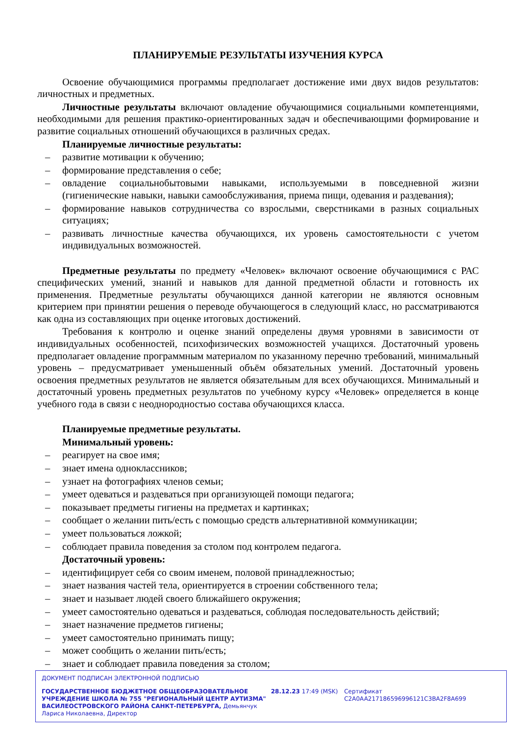ПЛАНИРУЕМЫЕ РЕЗУЛЬТАТЫ ИЗУЧЕНИЯ КУРСА
Освоение обучающимися программы предполагает достижение ими двух видов результатов: личностных и предметных.
Личностные результаты включают овладение обучающимися социальными компетенциями, необходимыми для решения практико-ориентированных задач и обеспечивающими формирование и развитие социальных отношений обучающихся в различных средах.
Планируемые личностные результаты:
– развитие мотивации к обучению;
– формирование представления о себе;
– овладение социальнобытовыми навыками, используемыми в повседневной жизни (гигиенические навыки, навыки самообслуживания, приема пищи, одевания и раздевания);
– формирование навыков сотрудничества со взрослыми, сверстниками в разных социальных ситуациях;
– развивать личностные качества обучающихся, их уровень самостоятельности с учетом индивидуальных возможностей.
Предметные результаты по предмету «Человек» включают освоение обучающимися с РАС специфических умений, знаний и навыков для данной предметной области и готовность их применения. Предметные результаты обучающихся данной категории не являются основным критерием при принятии решения о переводе обучающегося в следующий класс, но рассматриваются как одна из составляющих при оценке итоговых достижений.
Требования к контролю и оценке знаний определены двумя уровнями в зависимости от индивидуальных особенностей, психофизических возможностей учащихся. Достаточный уровень предполагает овладение программным материалом по указанному перечню требований, минимальный уровень – предусматривает уменьшенный объём обязательных умений. Достаточный уровень освоения предметных результатов не является обязательным для всех обучающихся. Минимальный и достаточный уровень предметных результатов по учебному курсу «Человек» определяется в конце учебного года в связи с неоднородностью состава обучающихся класса.
Планируемые предметные результаты.
Минимальный уровень:
– реагирует на свое имя;
– знает имена одноклассников;
– узнает на фотографиях членов семьи;
– умеет одеваться и раздеваться при организующей помощи педагога;
– показывает предметы гигиены на предметах и картинках;
– сообщает о желании пить/есть с помощью средств альтернативной коммуникации;
– умеет пользоваться ложкой;
– соблюдает правила поведения за столом под контролем педагога.
Достаточный уровень:
– идентифицирует себя со своим именем, половой принадлежностью;
– знает названия частей тела, ориентируется в строении собственного тела;
– знает и называет людей своего ближайшего окружения;
– умеет самостоятельно одеваться и раздеваться, соблюдая последовательность действий;
– знает назначение предметов гигиены;
– умеет самостоятельно принимать пищу;
– может сообщить о желании пить/есть;
– знает и соблюдает правила поведения за столом;
ДОКУМЕНТ ПОДПИСАН ЭЛЕКТРОННОЙ ПОДПИСЬЮ
ГОСУДАРСТВЕННОЕ БЮДЖЕТНОЕ ОБЩЕОБРАЗОВАТЕЛЬНОЕ УЧРЕЖДЕНИЕ ШКОЛА № 755 "РЕГИОНАЛЬНЫЙ ЦЕНТР АУТИЗМА" ВАСИЛЕОСТРОВСКОГО РАЙОНА САНКТ-ПЕТЕРБУРГА, Демьянчук Лариса Николаевна, Директор
28.12.23 17:49 (MSK) Сертификат C2A0AA217186596996121C3BA2F8A699